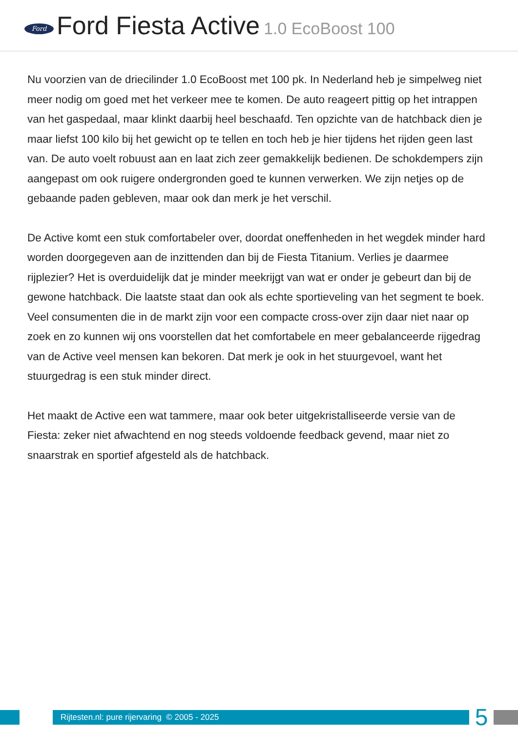Ford
Ford Fiesta Active 1.0 EcoBoost 100
Nu voorzien van de driecilinder 1.0 EcoBoost met 100 pk. In Nederland heb je simpelweg niet meer nodig om goed met het verkeer mee te komen. De auto reageert pittig op het intrappen van het gaspedaal, maar klinkt daarbij heel beschaafd. Ten opzichte van de hatchback dien je maar liefst 100 kilo bij het gewicht op te tellen en toch heb je hier tijdens het rijden geen last van. De auto voelt robuust aan en laat zich zeer gemakkelijk bedienen. De schokdempers zijn aangepast om ook ruigere ondergronden goed te kunnen verwerken. We zijn netjes op de gebaande paden gebleven, maar ook dan merk je het verschil.
De Active komt een stuk comfortabeler over, doordat oneffenheden in het wegdek minder hard worden doorgegeven aan de inzittenden dan bij de Fiesta Titanium. Verlies je daarmee rijplezier? Het is overduidelijk dat je minder meekrijgt van wat er onder je gebeurt dan bij de gewone hatchback. Die laatste staat dan ook als echte sportieveling van het segment te boek. Veel consumenten die in de markt zijn voor een compacte cross-over zijn daar niet naar op zoek en zo kunnen wij ons voorstellen dat het comfortabele en meer gebalanceerde rijgedrag van de Active veel mensen kan bekoren. Dat merk je ook in het stuurgevoel, want het stuurgedrag is een stuk minder direct.
Het maakt de Active een wat tammere, maar ook beter uitgekristalliseerde versie van de Fiesta: zeker niet afwachtend en nog steeds voldoende feedback gevend, maar niet zo snaarstrak en sportief afgesteld als de hatchback.
Rijtesten.nl: pure rijervaring © 2005 - 2025
5